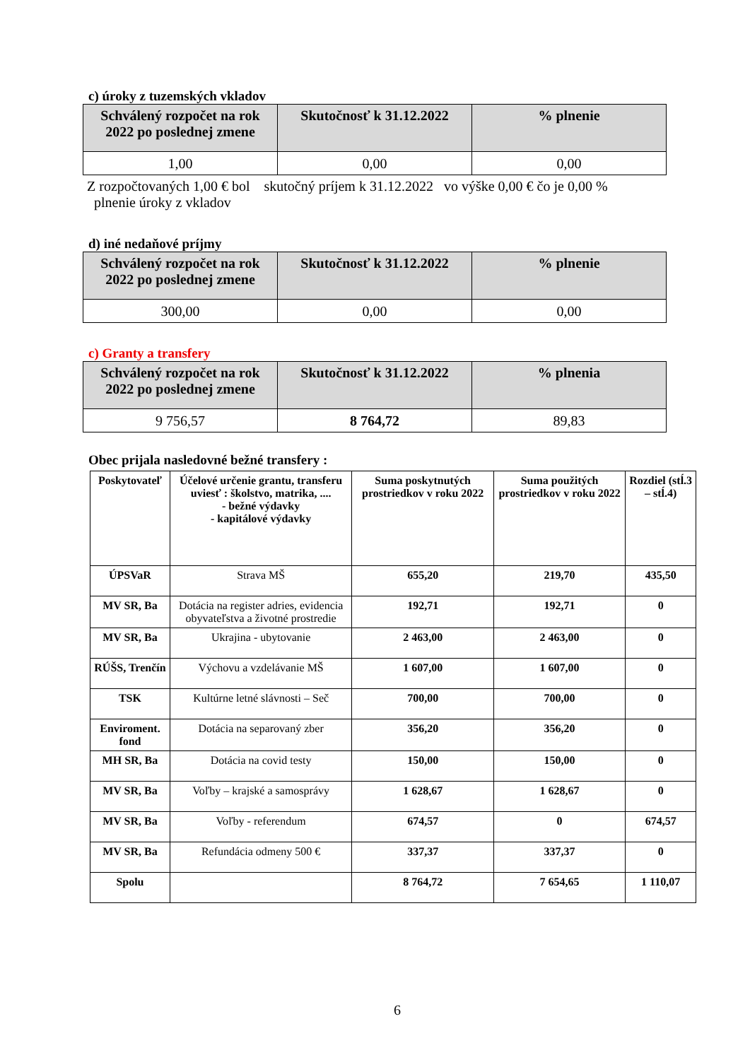c) úroky z tuzemských vkladov
| Schválený rozpočet na rok 2022 po poslednej zmene | Skutočnosť k 31.12.2022 | % plnenie |
| --- | --- | --- |
| 1,00 | 0,00 | 0,00 |
Z rozpočtovaných 1,00 € bol skutočný príjem k 31.12.2022 vo výške 0,00 € čo je 0,00 %
plnenie úroky z vkladov
d) iné nedaňové príjmy
| Schválený rozpočet na rok 2022 po poslednej zmene | Skutočnosť k 31.12.2022 | % plnenie |
| --- | --- | --- |
| 300,00 | 0,00 | 0,00 |
c) Granty a transfery
| Schválený rozpočet na rok 2022 po poslednej zmene | Skutočnosť k 31.12.2022 | % plnenia |
| --- | --- | --- |
| 9 756,57 | 8 764,72 | 89,83 |
Obec prijala nasledovné bežné transfery :
| Poskytovateľ | Účelové určenie grantu, transferu uviesť : školstvo, matrika, .... - bežné výdavky - kapitálové výdavky | Suma poskytnutých prostriedkov v roku 2022 | Suma použitých prostriedkov v roku 2022 | Rozdiel (stĺ.3 – stĺ.4) |
| --- | --- | --- | --- | --- |
| ÚPSVaR | Strava MŠ | 655,20 | 219,70 | 435,50 |
| MV SR, Ba | Dotácia na register adries, evidencia obyvateľstva a životné prostredie | 192,71 | 192,71 | 0 |
| MV SR, Ba | Ukrajina - ubytovanie | 2 463,00 | 2 463,00 | 0 |
| RÚŠS, Trenčín | Výchovu a vzdelávanie MŠ | 1 607,00 | 1 607,00 | 0 |
| TSK | Kultúrne letné slávnosti – Seč | 700,00 | 700,00 | 0 |
| Enviroment. fond | Dotácia na separovaný zber | 356,20 | 356,20 | 0 |
| MH SR, Ba | Dotácia na covid testy | 150,00 | 150,00 | 0 |
| MV SR, Ba | Voľby – krajské a samosprávy | 1 628,67 | 1 628,67 | 0 |
| MV SR, Ba | Voľby - referendum | 674,57 | 0 | 674,57 |
| MV SR, Ba | Refundácia odmeny 500 € | 337,37 | 337,37 | 0 |
| Spolu | | 8 764,72 | 7 654,65 | 1 110,07 |
6